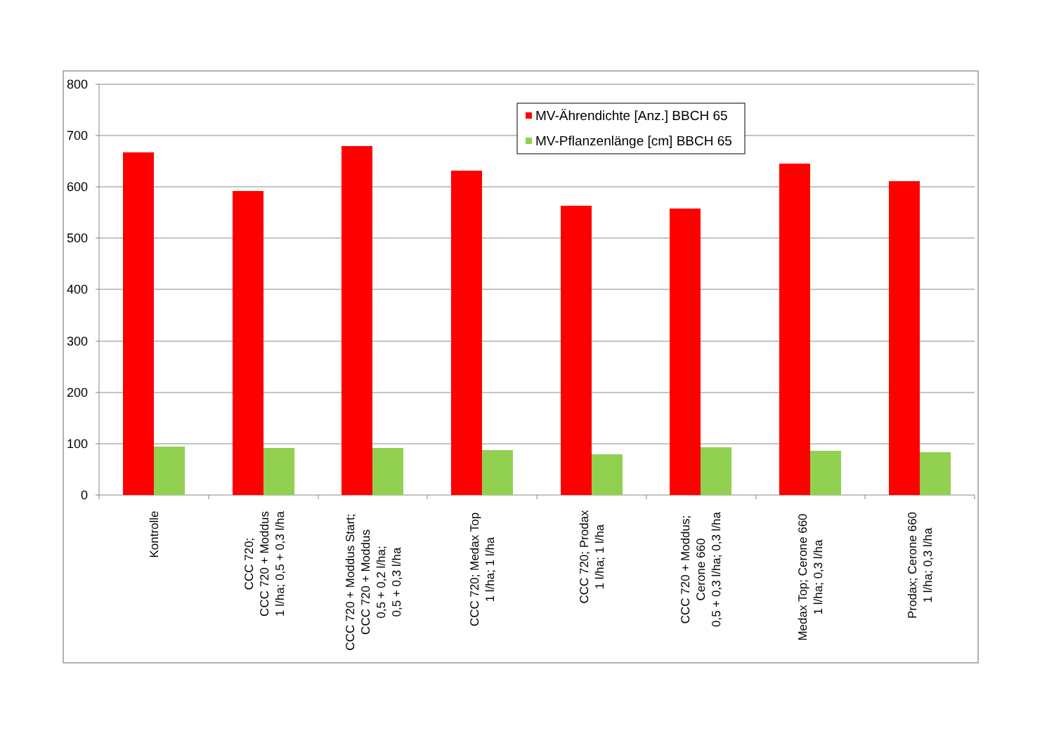800
700
600
500
400
300
200
100
0
MV-Ährendichte [Anz.] BBCH 65
MV-Pflanzenlänge [cm] BBCH 65
Kontrolle
CCC 720; CCC 720 + Moddus 1 l/ha; 0,5 + 0,3 l/ha
CCC 720 + Moddus Start; CCC 720 + Moddus 0,5 + 0,2 l/ha; 0,5 + 0,3 l/ha
CCC 720; Medax Top 1 l/ha; 1 l/ha
CCC 720; Prodax 1 l/ha; 1 l/ha
CCC 720 + Moddus; Cerone 660 0,5 + 0,3 l/ha; 0,3 l/ha
Medax Top; Cerone 660 1 l/ha; 0,3 l/ha
Prodax; Cerone 660 1 l/ha; 0,3 l/ha